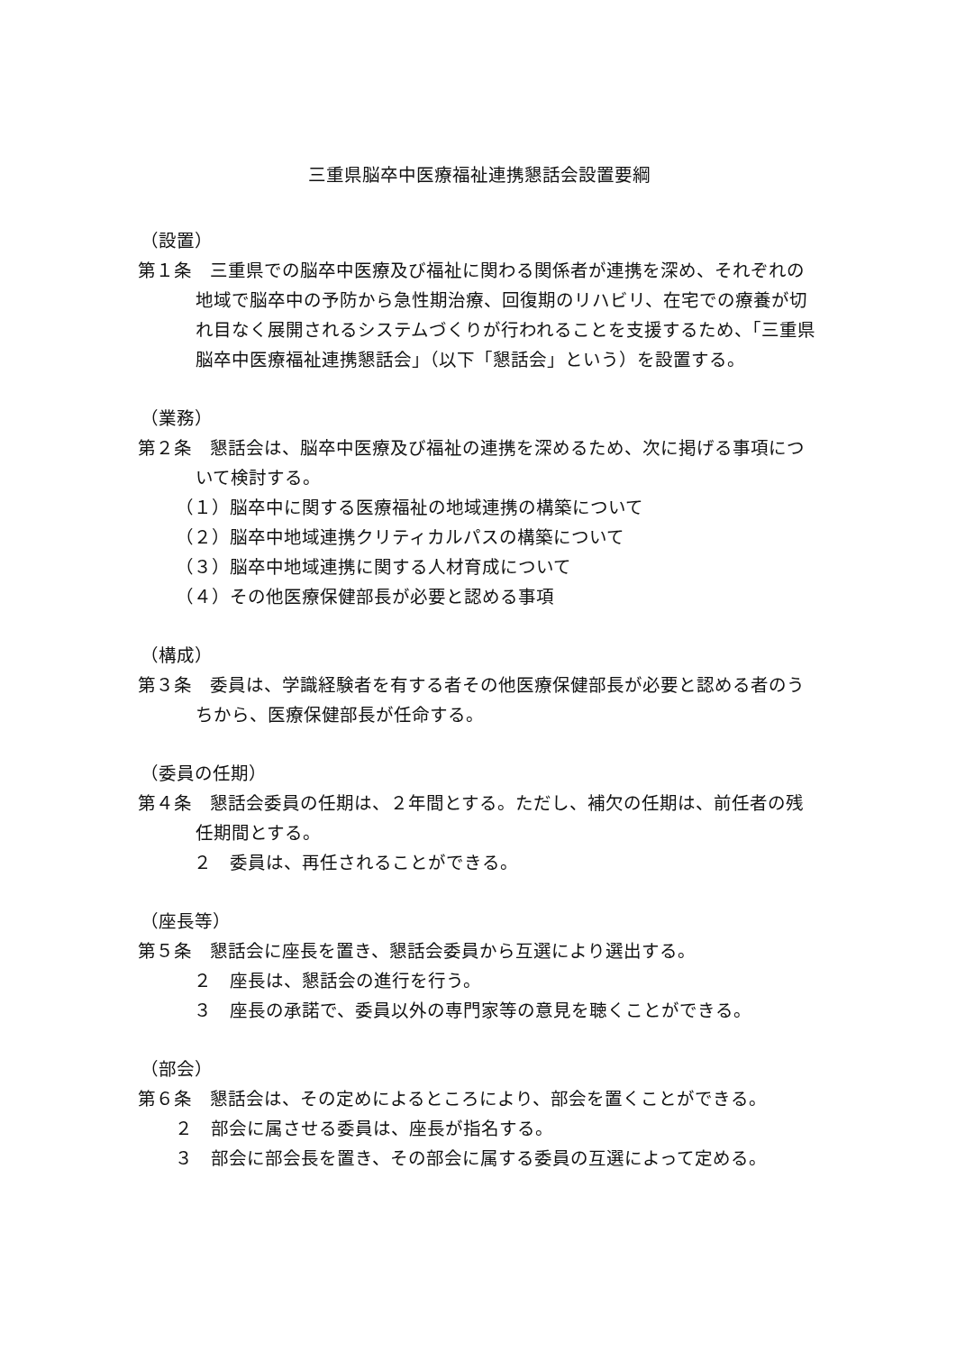三重県脳卒中医療福祉連携懇話会設置要綱
（設置）
第１条　三重県での脳卒中医療及び福祉に関わる関係者が連携を深め、それぞれの地域で脳卒中の予防から急性期治療、回復期のリハビリ、在宅での療養が切れ目なく展開されるシステムづくりが行われることを支援するため、「三重県脳卒中医療福祉連携懇話会」（以下「懇話会」という）を設置する。
（業務）
第２条　懇話会は、脳卒中医療及び福祉の連携を深めるため、次に掲げる事項について検討する。
（１）脳卒中に関する医療福祉の地域連携の構築について
（２）脳卒中地域連携クリティカルパスの構築について
（３）脳卒中地域連携に関する人材育成について
（４）その他医療保健部長が必要と認める事項
（構成）
第３条　委員は、学識経験者を有する者その他医療保健部長が必要と認める者のうちから、医療保健部長が任命する。
（委員の任期）
第４条　懇話会委員の任期は、２年間とする。ただし、補欠の任期は、前任者の残任期間とする。
　２　委員は、再任されることができる。
（座長等）
第５条　懇話会に座長を置き、懇話会委員から互選により選出する。
　２　座長は、懇話会の進行を行う。
　３　座長の承諾で、委員以外の専門家等の意見を聴くことができる。
（部会）
第６条　懇話会は、その定めによるところにより、部会を置くことができる。
　２　部会に属させる委員は、座長が指名する。
　３　部会に部会長を置き、その部会に属する委員の互選によって定める。